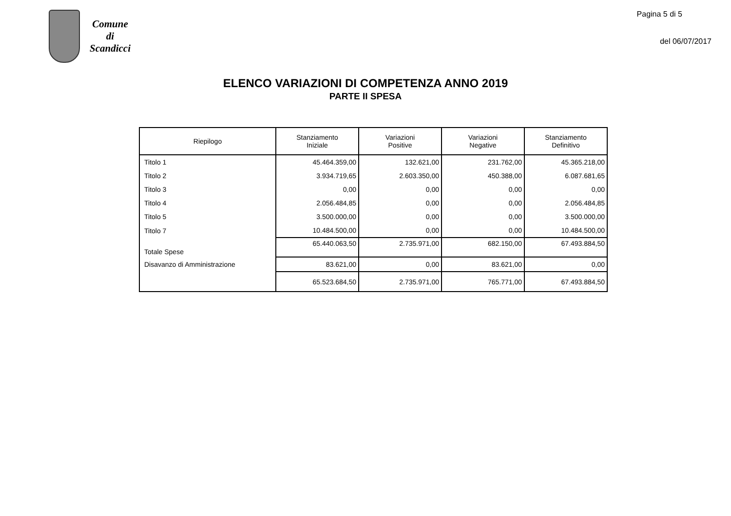Comune
di
Scandicci
Pagina 5 di 5
del 06/07/2017
ELENCO VARIAZIONI DI COMPETENZA ANNO 2019
PARTE II SPESA
| Riepilogo | Stanziamento Iniziale | Variazioni Positive | Variazioni Negative | Stanziamento Definitivo |
| --- | --- | --- | --- | --- |
| Titolo 1 | 45.464.359,00 | 132.621,00 | 231.762,00 | 45.365.218,00 |
| Titolo 2 | 3.934.719,65 | 2.603.350,00 | 450.388,00 | 6.087.681,65 |
| Titolo 3 | 0,00 | 0,00 | 0,00 | 0,00 |
| Titolo 4 | 2.056.484,85 | 0,00 | 0,00 | 2.056.484,85 |
| Titolo 5 | 3.500.000,00 | 0,00 | 0,00 | 3.500.000,00 |
| Titolo 7 | 10.484.500,00 | 0,00 | 0,00 | 10.484.500,00 |
| Totale Spese | 65.440.063,50 | 2.735.971,00 | 682.150,00 | 67.493.884,50 |
| Disavanzo di Amministrazione | 83.621,00 | 0,00 | 83.621,00 | 0,00 |
| | 65.523.684,50 | 2.735.971,00 | 765.771,00 | 67.493.884,50 |